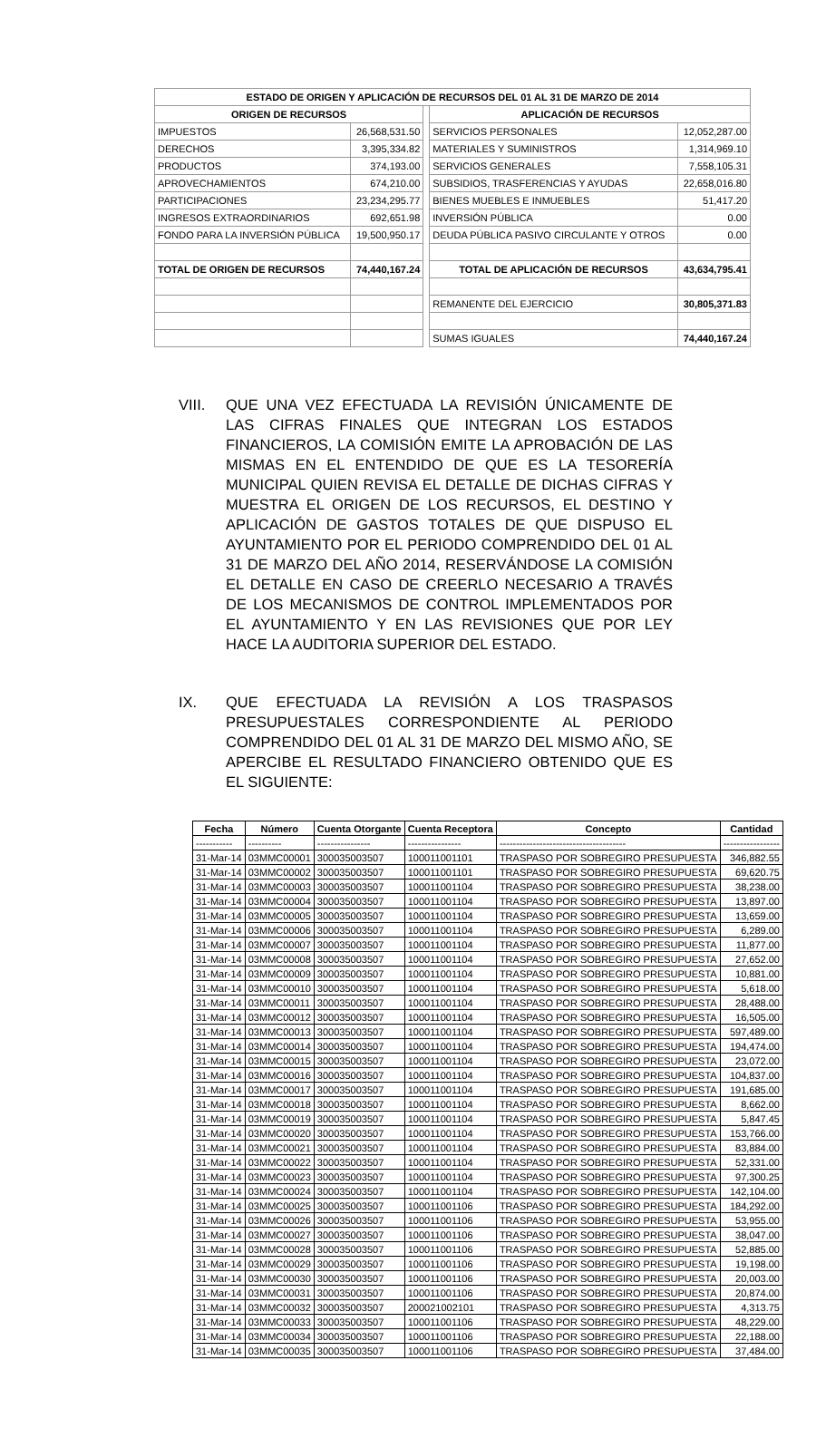| ESTADO DE ORIGEN Y APLICACIÓN DE RECURSOS DEL 01 AL 31 DE MARZO DE 2014 | | | | |
| ORIGEN DE RECURSOS | | | APLICACIÓN DE RECURSOS | |
| IMPUESTOS | 26,568,531.50 | | SERVICIOS PERSONALES | 12,052,287.00 |
| DERECHOS | 3,395,334.82 | | MATERIALES Y SUMINISTROS | 1,314,969.10 |
| PRODUCTOS | 374,193.00 | | SERVICIOS GENERALES | 7,558,105.31 |
| APROVECHAMIENTOS | 674,210.00 | | SUBSIDIOS, TRASFERENCIAS Y AYUDAS | 22,658,016.80 |
| PARTICIPACIONES | 23,234,295.77 | | BIENES MUEBLES E INMUEBLES | 51,417.20 |
| INGRESOS EXTRAORDINARIOS | 692,651.98 | | INVERSIÓN PÚBLICA | 0.00 |
| FONDO PARA LA INVERSIÓN PÚBLICA | 19,500,950.17 | | DEUDA PÚBLICA PASIVO CIRCULANTE Y OTROS | 0.00 |
| TOTAL DE ORIGEN DE RECURSOS | 74,440,167.24 | | TOTAL DE APLICACIÓN DE RECURSOS | 43,634,795.41 |
| | | | REMANENTE DEL EJERCICIO | 30,805,371.83 |
| | | | SUMAS IGUALES | 74,440,167.24 |
VIII. QUE UNA VEZ EFECTUADA LA REVISIÓN ÚNICAMENTE DE LAS CIFRAS FINALES QUE INTEGRAN LOS ESTADOS FINANCIEROS, LA COMISIÓN EMITE LA APROBACIÓN DE LAS MISMAS EN EL ENTENDIDO DE QUE ES LA TESORERÍA MUNICIPAL QUIEN REVISA EL DETALLE DE DICHAS CIFRAS Y MUESTRA EL ORIGEN DE LOS RECURSOS, EL DESTINO Y APLICACIÓN DE GASTOS TOTALES DE QUE DISPUSO EL AYUNTAMIENTO POR EL PERIODO COMPRENDIDO DEL 01 AL 31 DE MARZO DEL AÑO 2014, RESERVÁNDOSE LA COMISIÓN EL DETALLE EN CASO DE CREERLO NECESARIO A TRAVÉS DE LOS MECANISMOS DE CONTROL IMPLEMENTADOS POR EL AYUNTAMIENTO Y EN LAS REVISIONES QUE POR LEY HACE LA AUDITORIA SUPERIOR DEL ESTADO.
IX. QUE EFECTUADA LA REVISIÓN A LOS TRASPASOS PRESUPUESTALES CORRESPONDIENTE AL PERIODO COMPRENDIDO DEL 01 AL 31 DE MARZO DEL MISMO AÑO, SE APERCIBE EL RESULTADO FINANCIERO OBTENIDO QUE ES EL SIGUIENTE:
| Fecha | Número | Cuenta Otorgante | Cuenta Receptora | Concepto | Cantidad |
| --- | --- | --- | --- | --- | --- |
| ----------- | ---------- | ---------------- | ---------------- | -------------------------------------- | ----------------- |
| 31-Mar-14 | 03MMC00001 | 300035003507 | 100011001101 | TRASPASO POR SOBREGIRO PRESUPUESTA | 346,882.55 |
| 31-Mar-14 | 03MMC00002 | 300035003507 | 100011001101 | TRASPASO POR SOBREGIRO PRESUPUESTA | 69,620.75 |
| 31-Mar-14 | 03MMC00003 | 300035003507 | 100011001104 | TRASPASO POR SOBREGIRO PRESUPUESTA | 38,238.00 |
| 31-Mar-14 | 03MMC00004 | 300035003507 | 100011001104 | TRASPASO POR SOBREGIRO PRESUPUESTA | 13,897.00 |
| 31-Mar-14 | 03MMC00005 | 300035003507 | 100011001104 | TRASPASO POR SOBREGIRO PRESUPUESTA | 13,659.00 |
| 31-Mar-14 | 03MMC00006 | 300035003507 | 100011001104 | TRASPASO POR SOBREGIRO PRESUPUESTA | 6,289.00 |
| 31-Mar-14 | 03MMC00007 | 300035003507 | 100011001104 | TRASPASO POR SOBREGIRO PRESUPUESTA | 11,877.00 |
| 31-Mar-14 | 03MMC00008 | 300035003507 | 100011001104 | TRASPASO POR SOBREGIRO PRESUPUESTA | 27,652.00 |
| 31-Mar-14 | 03MMC00009 | 300035003507 | 100011001104 | TRASPASO POR SOBREGIRO PRESUPUESTA | 10,881.00 |
| 31-Mar-14 | 03MMC00010 | 300035003507 | 100011001104 | TRASPASO POR SOBREGIRO PRESUPUESTA | 5,618.00 |
| 31-Mar-14 | 03MMC00011 | 300035003507 | 100011001104 | TRASPASO POR SOBREGIRO PRESUPUESTA | 28,488.00 |
| 31-Mar-14 | 03MMC00012 | 300035003507 | 100011001104 | TRASPASO POR SOBREGIRO PRESUPUESTA | 16,505.00 |
| 31-Mar-14 | 03MMC00013 | 300035003507 | 100011001104 | TRASPASO POR SOBREGIRO PRESUPUESTA | 597,489.00 |
| 31-Mar-14 | 03MMC00014 | 300035003507 | 100011001104 | TRASPASO POR SOBREGIRO PRESUPUESTA | 194,474.00 |
| 31-Mar-14 | 03MMC00015 | 300035003507 | 100011001104 | TRASPASO POR SOBREGIRO PRESUPUESTA | 23,072.00 |
| 31-Mar-14 | 03MMC00016 | 300035003507 | 100011001104 | TRASPASO POR SOBREGIRO PRESUPUESTA | 104,837.00 |
| 31-Mar-14 | 03MMC00017 | 300035003507 | 100011001104 | TRASPASO POR SOBREGIRO PRESUPUESTA | 191,685.00 |
| 31-Mar-14 | 03MMC00018 | 300035003507 | 100011001104 | TRASPASO POR SOBREGIRO PRESUPUESTA | 8,662.00 |
| 31-Mar-14 | 03MMC00019 | 300035003507 | 100011001104 | TRASPASO POR SOBREGIRO PRESUPUESTA | 5,847.45 |
| 31-Mar-14 | 03MMC00020 | 300035003507 | 100011001104 | TRASPASO POR SOBREGIRO PRESUPUESTA | 153,766.00 |
| 31-Mar-14 | 03MMC00021 | 300035003507 | 100011001104 | TRASPASO POR SOBREGIRO PRESUPUESTA | 83,884.00 |
| 31-Mar-14 | 03MMC00022 | 300035003507 | 100011001104 | TRASPASO POR SOBREGIRO PRESUPUESTA | 52,331.00 |
| 31-Mar-14 | 03MMC00023 | 300035003507 | 100011001104 | TRASPASO POR SOBREGIRO PRESUPUESTA | 97,300.25 |
| 31-Mar-14 | 03MMC00024 | 300035003507 | 100011001104 | TRASPASO POR SOBREGIRO PRESUPUESTA | 142,104.00 |
| 31-Mar-14 | 03MMC00025 | 300035003507 | 100011001106 | TRASPASO POR SOBREGIRO PRESUPUESTA | 184,292.00 |
| 31-Mar-14 | 03MMC00026 | 300035003507 | 100011001106 | TRASPASO POR SOBREGIRO PRESUPUESTA | 53,955.00 |
| 31-Mar-14 | 03MMC00027 | 300035003507 | 100011001106 | TRASPASO POR SOBREGIRO PRESUPUESTA | 38,047.00 |
| 31-Mar-14 | 03MMC00028 | 300035003507 | 100011001106 | TRASPASO POR SOBREGIRO PRESUPUESTA | 52,885.00 |
| 31-Mar-14 | 03MMC00029 | 300035003507 | 100011001106 | TRASPASO POR SOBREGIRO PRESUPUESTA | 19,198.00 |
| 31-Mar-14 | 03MMC00030 | 300035003507 | 100011001106 | TRASPASO POR SOBREGIRO PRESUPUESTA | 20,003.00 |
| 31-Mar-14 | 03MMC00031 | 300035003507 | 100011001106 | TRASPASO POR SOBREGIRO PRESUPUESTA | 20,874.00 |
| 31-Mar-14 | 03MMC00032 | 300035003507 | 200021002101 | TRASPASO POR SOBREGIRO PRESUPUESTA | 4,313.75 |
| 31-Mar-14 | 03MMC00033 | 300035003507 | 100011001106 | TRASPASO POR SOBREGIRO PRESUPUESTA | 48,229.00 |
| 31-Mar-14 | 03MMC00034 | 300035003507 | 100011001106 | TRASPASO POR SOBREGIRO PRESUPUESTA | 22,188.00 |
| 31-Mar-14 | 03MMC00035 | 300035003507 | 100011001106 | TRASPASO POR SOBREGIRO PRESUPUESTA | 37,484.00 |